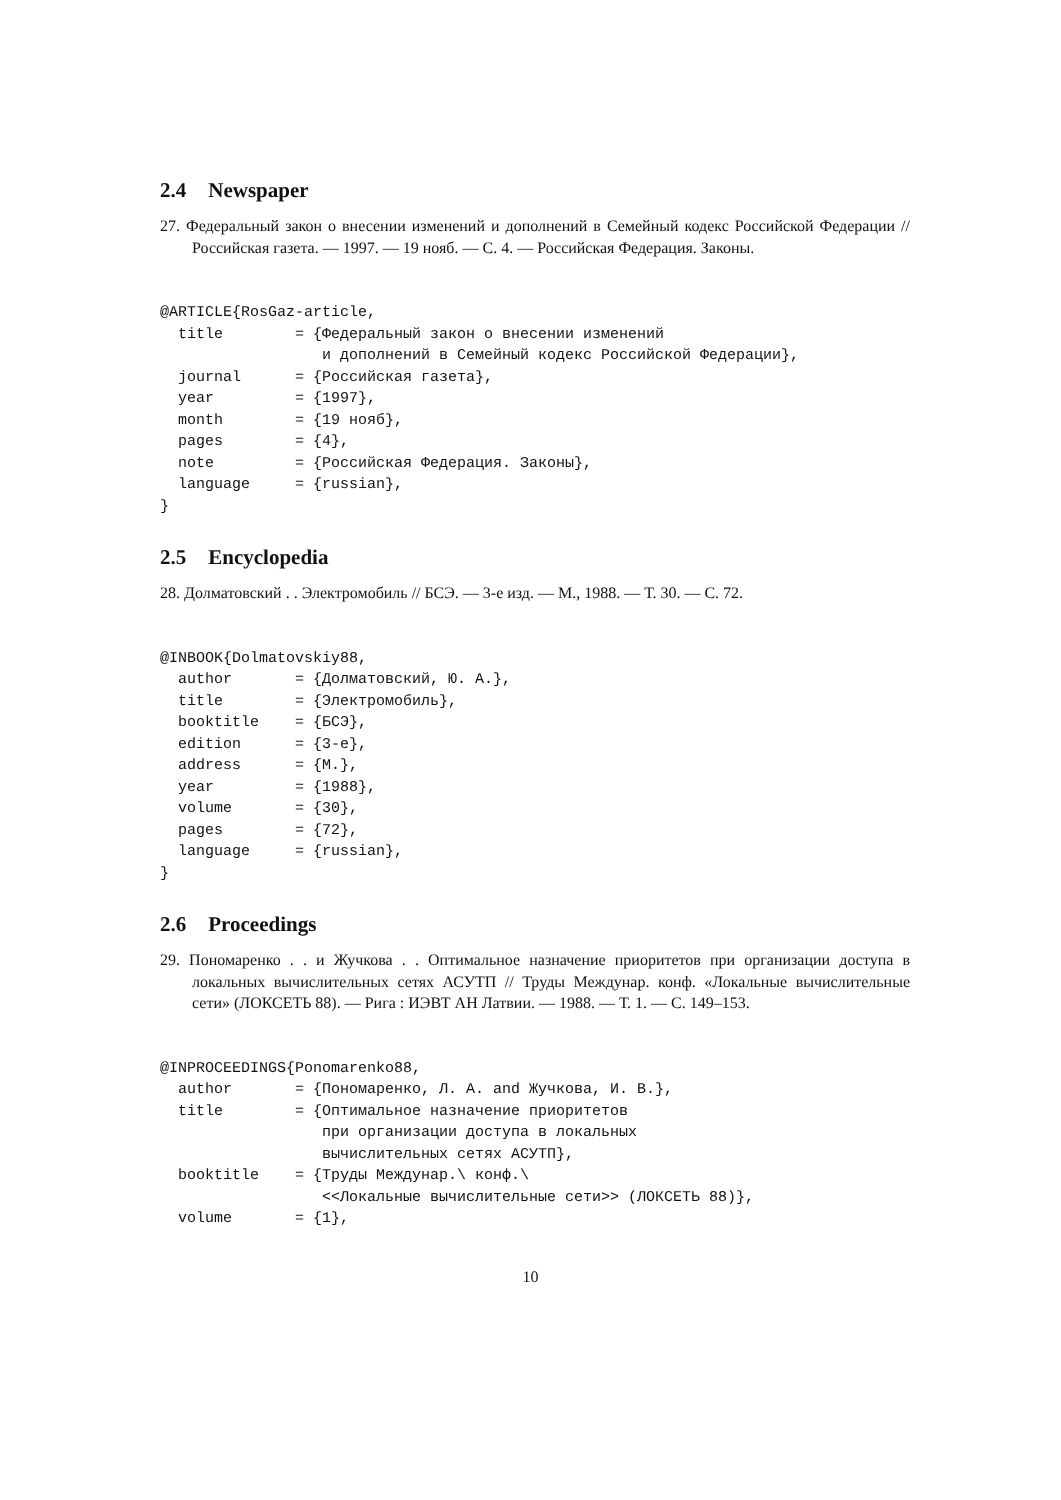2.4 Newspaper
27. Федеральный закон о внесении изменений и дополнений в Семейный кодекс Российской Федерации // Российская газета. — 1997. — 19 нояб. — С. 4. — Российская Федерация. Законы.
@ARTICLE{RosGaz-article,
  title        = {Федеральный закон о внесении изменений
                  и дополнений в Семейный кодекс Российской Федерации},
  journal      = {Российская газета},
  year         = {1997},
  month        = {19 нояб},
  pages        = {4},
  note         = {Российская Федерация. Законы},
  language     = {russian},
}
2.5 Encyclopedia
28. Долматовский . . Электромобиль // БСЭ. — 3-е изд. — М., 1988. — Т. 30. — С. 72.
@INBOOK{Dolmatovskiy88,
  author       = {Долматовский, Ю. А.},
  title        = {Электромобиль},
  booktitle    = {БСЭ},
  edition      = {3-е},
  address      = {М.},
  year         = {1988},
  volume       = {30},
  pages        = {72},
  language     = {russian},
}
2.6 Proceedings
29. Пономаренко . . и Жучкова . . Оптимальное назначение приоритетов при организации доступа в локальных вычислительных сетях АСУТП // Труды Междунар. конф. «Локальные вычислительные сети» (ЛОКСЕТЬ 88). — Рига : ИЭВТ АН Латвии. — 1988. — Т. 1. — С. 149–153.
@INPROCEEDINGS{Ponomarenko88,
  author       = {Пономаренко, Л. А. and Жучкова, И. В.},
  title        = {Оптимальное назначение приоритетов
                  при организации доступа в локальных
                  вычислительных сетях АСУТП},
  booktitle    = {Труды Междунар.\ конф.\
                  <<Локальные вычислительные сети>> (ЛОКСЕТЬ 88)},
  volume       = {1},
10